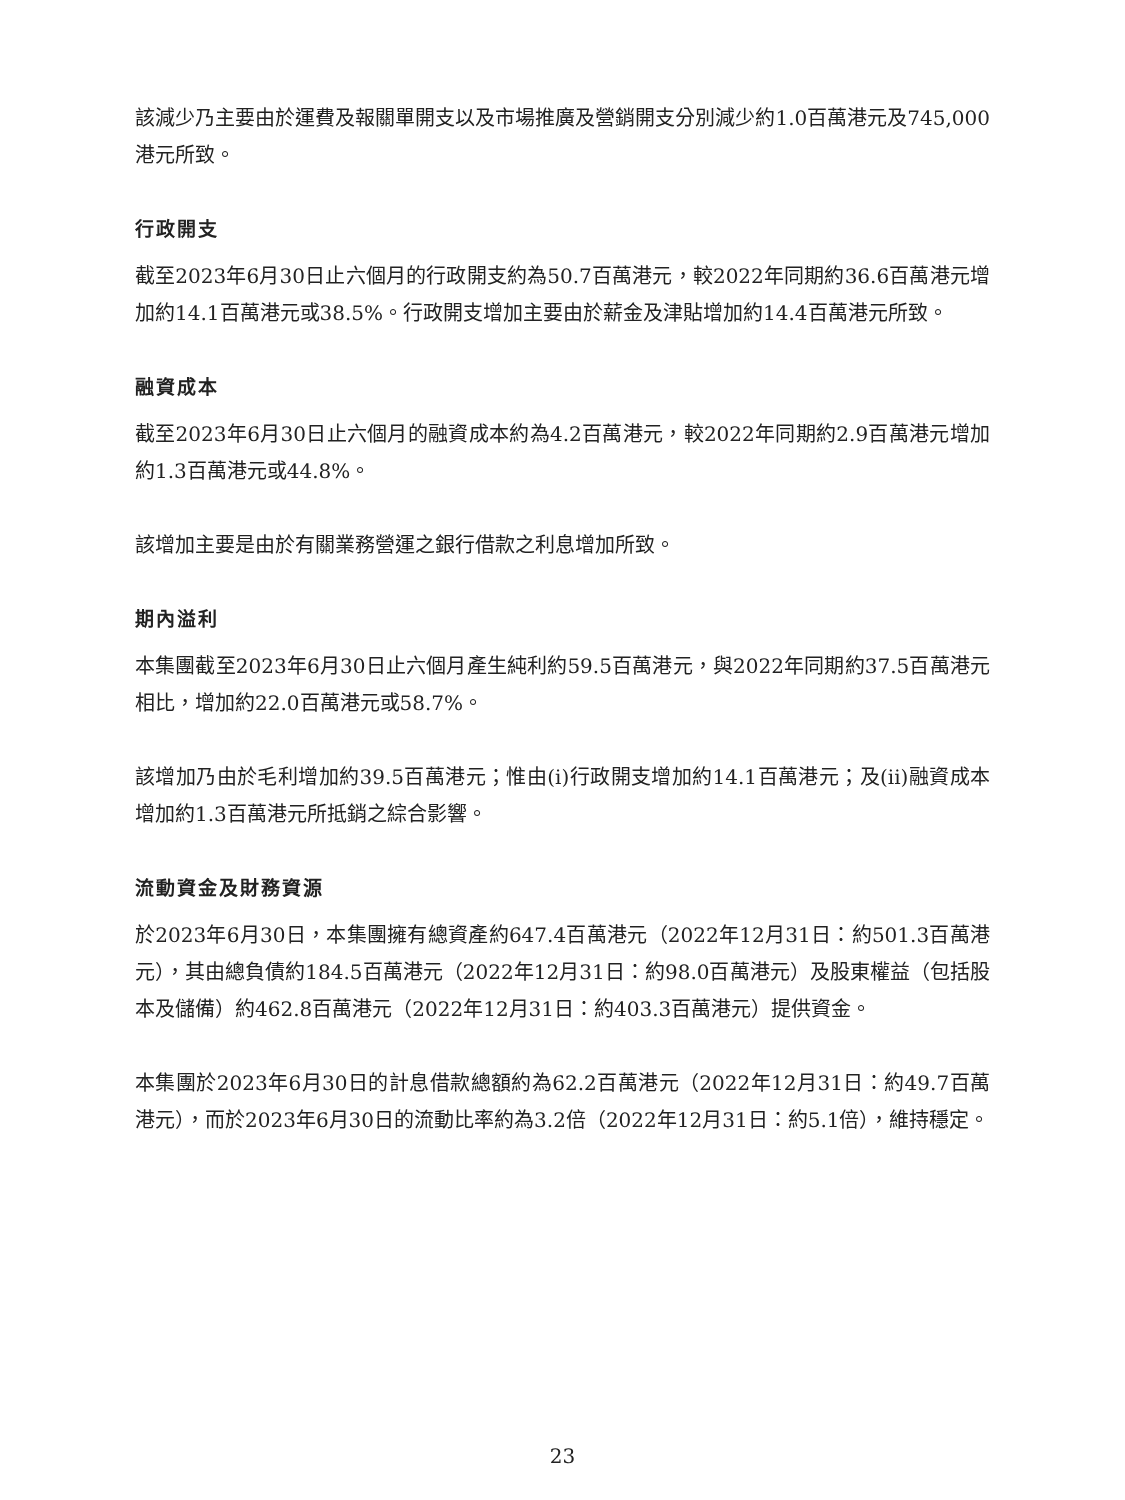該減少乃主要由於運費及報關單開支以及市場推廣及營銷開支分別減少約1.0百萬港元及745,000港元所致。
行政開支
截至2023年6月30日止六個月的行政開支約為50.7百萬港元，較2022年同期約36.6百萬港元增加約14.1百萬港元或38.5%。行政開支增加主要由於薪金及津貼增加約14.4百萬港元所致。
融資成本
截至2023年6月30日止六個月的融資成本約為4.2百萬港元，較2022年同期約2.9百萬港元增加約1.3百萬港元或44.8%。
該增加主要是由於有關業務營運之銀行借款之利息增加所致。
期內溢利
本集團截至2023年6月30日止六個月產生純利約59.5百萬港元，與2022年同期約37.5百萬港元相比，增加約22.0百萬港元或58.7%。
該增加乃由於毛利增加約39.5百萬港元；惟由(i)行政開支增加約14.1百萬港元；及(ii)融資成本增加約1.3百萬港元所抵銷之綜合影響。
流動資金及財務資源
於2023年6月30日，本集團擁有總資產約647.4百萬港元（2022年12月31日：約501.3百萬港元），其由總負債約184.5百萬港元（2022年12月31日：約98.0百萬港元）及股東權益（包括股本及儲備）約462.8百萬港元（2022年12月31日：約403.3百萬港元）提供資金。
本集團於2023年6月30日的計息借款總額約為62.2百萬港元（2022年12月31日：約49.7百萬港元），而於2023年6月30日的流動比率約為3.2倍（2022年12月31日：約5.1倍），維持穩定。
23